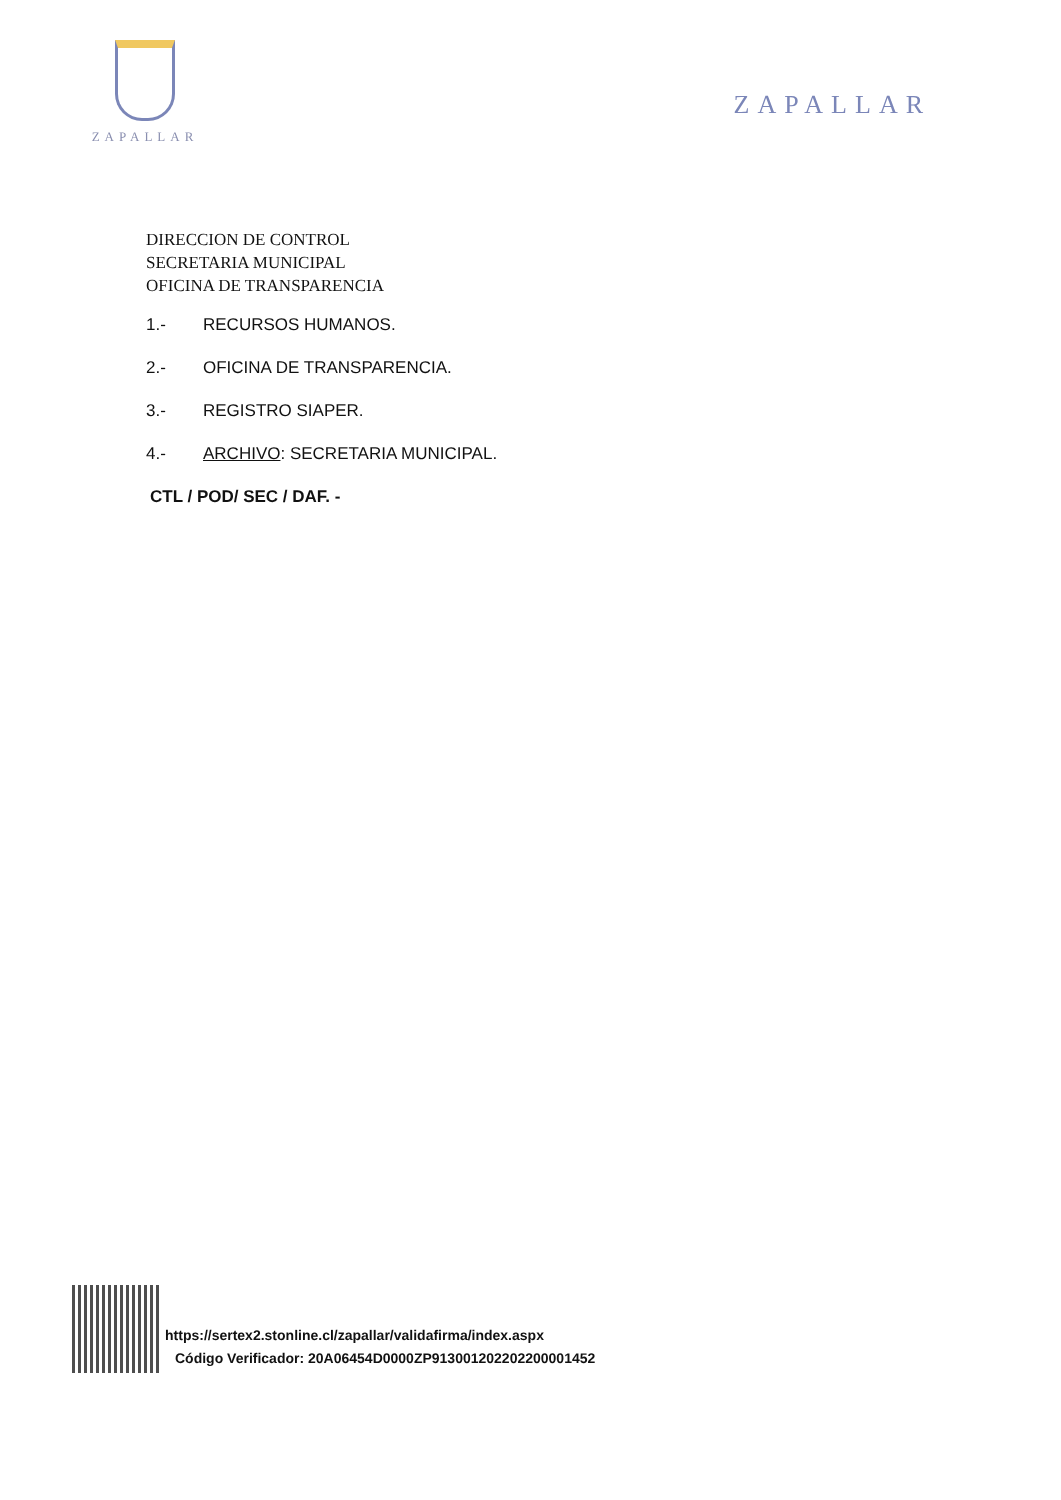ZAPALLAR
ZAPALLAR
DIRECCION DE CONTROL
SECRETARIA MUNICIPAL
OFICINA DE TRANSPARENCIA
1.- RECURSOS HUMANOS.
2.- OFICINA DE TRANSPARENCIA.
3.- REGISTRO SIAPER.
4.- ARCHIVO: SECRETARIA MUNICIPAL.
CTL / POD/ SEC / DAF. -
https://sertex2.stonline.cl/zapallar/validafirma/index.aspx
Código Verificador: 20A06454D0000ZP91300120220220000145​2